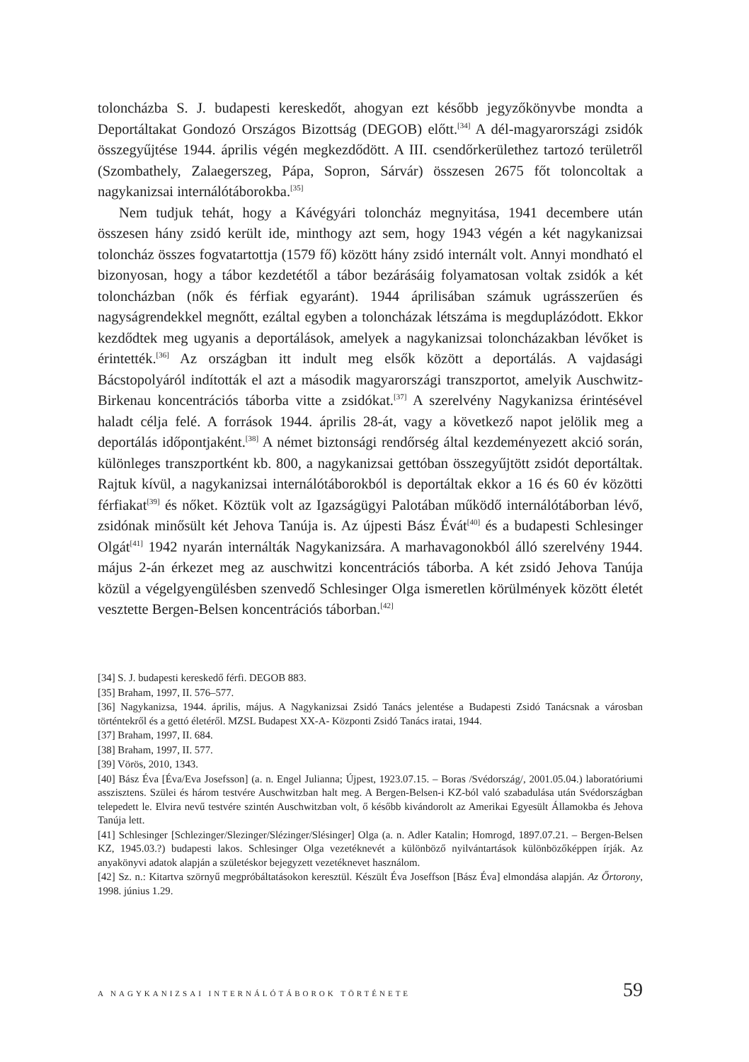toloncházba S. J. budapesti kereskedőt, ahogyan ezt később jegyzőkönyvbe mondta a Deportáltakat Gondozó Országos Bizottság (DEGOB) előtt.<sup>[34]</sup> A dél-magyarországi zsidók összegyűjtése 1944. április végén megkezdődött. A III. csendőrkerülethez tartozó területről (Szombathely, Zalaegerszeg, Pápa, Sopron, Sárvár) összesen 2675 főt toloncoltak a nagykanizsai internálótáborokba.<sup>[35]</sup>
Nem tudjuk tehát, hogy a Kávégyári toloncház megnyitása, 1941 decembere után összesen hány zsidó került ide, minthogy azt sem, hogy 1943 végén a két nagykanizsai toloncház összes fogvatartottja (1579 fő) között hány zsidó internált volt. Annyi mondható el bizonyosan, hogy a tábor kezdetétől a tábor bezárásáig folyamatosan voltak zsidók a két toloncházban (nők és férfiak egyaránt). 1944 áprilisában számuk ugrásszerűen és nagyságrendekkel megnőtt, ezáltal egyben a toloncházak létszáma is megduplázódott. Ekkor kezdődtek meg ugyanis a deportálások, amelyek a nagykanizsai toloncházakban lévőket is érintették.<sup>[36]</sup> Az országban itt indult meg elsők között a deportálás. A vajdasági Bácstopolyáról indították el azt a második magyarországi transzportot, amelyik Auschwitz-Birkenau koncentrációs táborba vitte a zsidókat.<sup>[37]</sup> A szerelvény Nagykanizsa érintésével haladt célja felé. A források 1944. április 28-át, vagy a következő napot jelölik meg a deportálás időpontjaként.<sup>[38]</sup> A német biztonsági rendőrség által kezdeményezett akció során, különleges transzportként kb. 800, a nagykanizsai gettóban összegyűjtött zsidót deportáltak. Rajtuk kívül, a nagykanizsai internálótáborokból is deportáltak ekkor a 16 és 60 év közötti férfiakat<sup>[39]</sup> és nőket. Köztük volt az Igazságügyi Palotában működő internálótáborban lévő, zsidónak minősült két Jehova Tanúja is. Az újpesti Bász Évát<sup>[40]</sup> és a budapesti Schlesinger Olgát<sup>[41]</sup> 1942 nyarán internálták Nagykanizsára. A marhavagonokból álló szerelvény 1944. május 2-án érkezet meg az auschwitzi koncentrációs táborba. A két zsidó Jehova Tanúja közül a végelgyengülésben szenvedő Schlesinger Olga ismeretlen körülmények között életét vesztette Bergen-Belsen koncentrációs táborban.<sup>[42]</sup>
[34] S. J. budapesti kereskedő férfi. DEGOB 883.
[35] Braham, 1997, II. 576–577.
[36] Nagykanizsa, 1944. április, május. A Nagykanizsai Zsidó Tanács jelentése a Budapesti Zsidó Tanácsnak a városban történtekről és a gettó életéről. MZSL Budapest XX-A- Központi Zsidó Tanács iratai, 1944.
[37] Braham, 1997, II. 684.
[38] Braham, 1997, II. 577.
[39] Vörös, 2010, 1343.
[40] Bász Éva [Éva/Eva Josefsson] (a. n. Engel Julianna; Újpest, 1923.07.15. – Boras /Svédország/, 2001.05.04.) laboratóriumi asszisztens. Szülei és három testvére Auschwitzban halt meg. A Bergen-Belsen-i KZ-ból való szabadulása után Svédországban telepedett le. Elvira nevű testvére szintén Auschwitzban volt, ő később kivándorolt az Amerikai Egyesült Államokba és Jehova Tanúja lett.
[41] Schlesinger [Schlezinger/Slezinger/Slézinger/Slésinger] Olga (a. n. Adler Katalin; Homrogd, 1897.07.21. – Bergen-Belsen KZ, 1945.03.?) budapesti lakos. Schlesinger Olga vezetéknevét a különböző nyilvántartások különbözőképpen írják. Az anyakönyvi adatok alapján a születéskor bejegyzett vezetéknevet használom.
[42] Sz. n.: Kitartva szörnyű megpróbáltatásokon keresztül. Készült Éva Joseffson [Bász Éva] elmondása alapján. Az Őrtorony, 1998. június 1.29.
A NAGYKANIZSAI INTERNÁLÓTÁBOROK TÖRTÉNETE 59